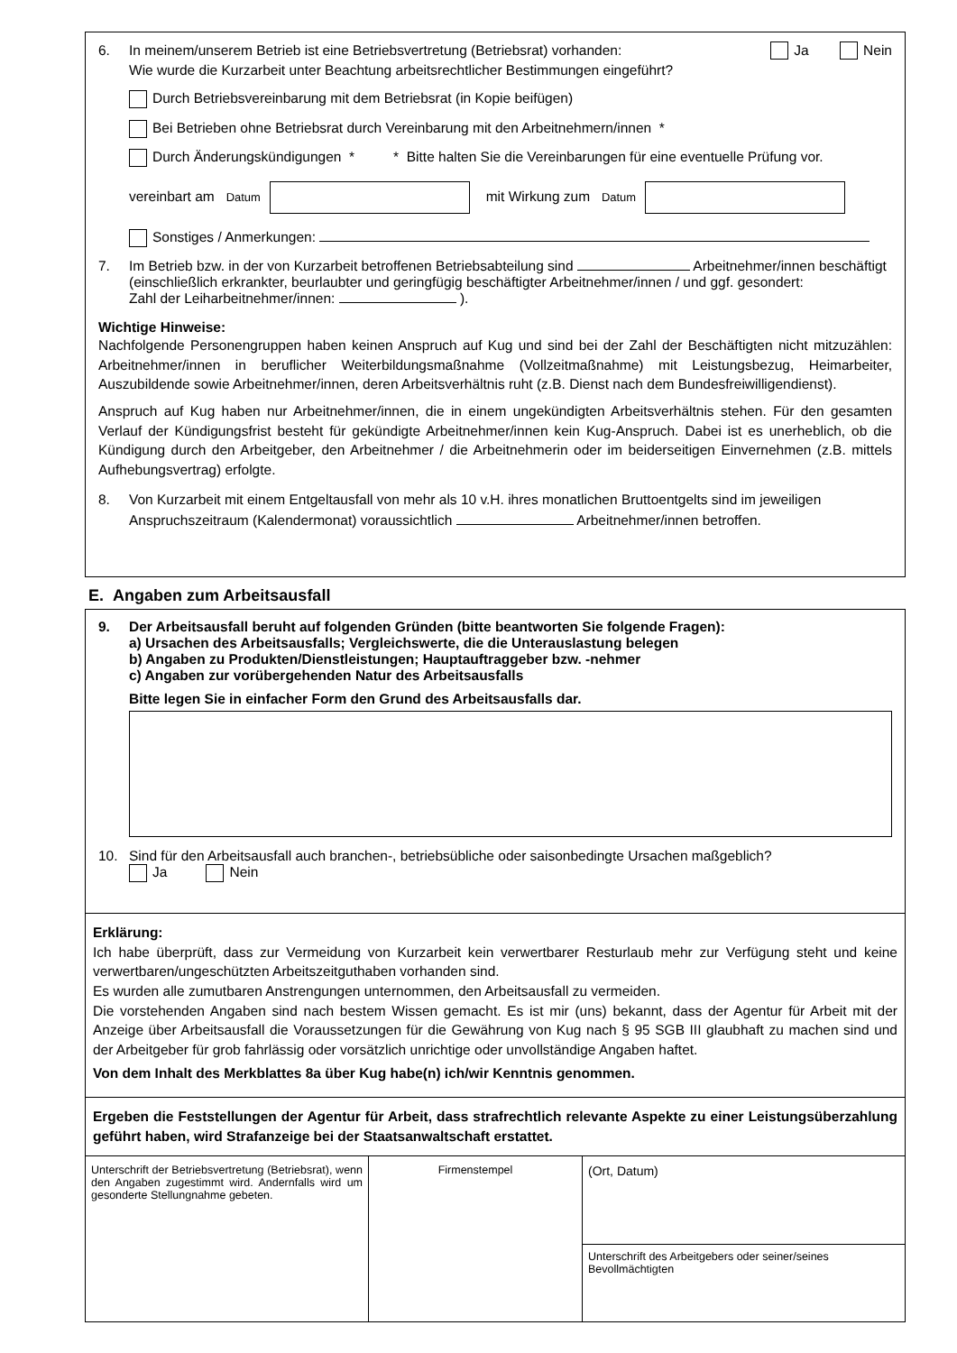6. In meinem/unserem Betrieb ist eine Betriebsvertretung (Betriebsrat) vorhanden: Ja Nein
Wie wurde die Kurzarbeit unter Beachtung arbeitsrechtlicher Bestimmungen eingeführt?
Durch Betriebsvereinbarung mit dem Betriebsrat (in Kopie beifügen)
Bei Betrieben ohne Betriebsrat durch Vereinbarung mit den Arbeitnehmern/innen *
Durch Änderungskündigungen * * Bitte halten Sie die Vereinbarungen für eine eventuelle Prüfung vor.
vereinbart am Datum mit Wirkung zum Datum
Sonstiges / Anmerkungen:
7. Im Betrieb bzw. in der von Kurzarbeit betroffenen Betriebsabteilung sind Arbeitnehmer/innen beschäftigt (einschließlich erkrankter, beurlaubter und geringfügig beschäftigter Arbeitnehmer/innen / und ggf. gesondert:
Zahl der Leiharbeitnehmer/innen: ).
Wichtige Hinweise:
Nachfolgende Personengruppen haben keinen Anspruch auf Kug und sind bei der Zahl der Beschäftigten nicht mitzuzählen: Arbeitnehmer/innen in beruflicher Weiterbildungsmaßnahme (Vollzeitmaßnahme) mit Leistungsbezug, Heimarbeiter, Auszubildende sowie Arbeitnehmer/innen, deren Arbeitsverhältnis ruht (z.B. Dienst nach dem Bundesfreiwilligendienst).
Anspruch auf Kug haben nur Arbeitnehmer/innen, die in einem ungekündigten Arbeitsverhältnis stehen. Für den gesamten Verlauf der Kündigungsfrist besteht für gekündigte Arbeitnehmer/innen kein Kug-Anspruch. Dabei ist es unerheblich, ob die Kündigung durch den Arbeitgeber, den Arbeitnehmer / die Arbeitnehmerin oder im beiderseitigen Einvernehmen (z.B. mittels Aufhebungsvertrag) erfolgte.
8. Von Kurzarbeit mit einem Entgeltausfall von mehr als 10 v.H. ihres monatlichen Bruttoentgelts sind im jeweiligen Anspruchszeitraum (Kalendermonat) voraussichtlich Arbeitnehmer/innen betroffen.
E. Angaben zum Arbeitsausfall
9. Der Arbeitsausfall beruht auf folgenden Gründen (bitte beantworten Sie folgende Fragen):
a) Ursachen des Arbeitsausfalls; Vergleichswerte, die die Unterauslastung belegen
b) Angaben zu Produkten/Dienstleistungen; Hauptauftraggeber bzw. -nehmer
c) Angaben zur vorübergehenden Natur des Arbeitsausfalls
Bitte legen Sie in einfacher Form den Grund des Arbeitsausfalls dar.
10. Sind für den Arbeitsausfall auch branchen-, betriebsübliche oder saisonbedingte Ursachen maßgeblich?
Ja Nein
Erklärung:
Ich habe überprüft, dass zur Vermeidung von Kurzarbeit kein verwertbarer Resturlaub mehr zur Verfügung steht und keine verwertbaren/ungeschützten Arbeitszeitguthaben vorhanden sind.
Es wurden alle zumutbaren Anstrengungen unternommen, den Arbeitsausfall zu vermeiden.
Die vorstehenden Angaben sind nach bestem Wissen gemacht. Es ist mir (uns) bekannt, dass der Agentur für Arbeit mit der Anzeige über Arbeitsausfall die Voraussetzungen für die Gewährung von Kug nach § 95 SGB III glaubhaft zu machen sind und der Arbeitgeber für grob fahrlässig oder vorsätzlich unrichtige oder unvollständige Angaben haftet.
Von dem Inhalt des Merkblattes 8a über Kug habe(n) ich/wir Kenntnis genommen.
Ergeben die Feststellungen der Agentur für Arbeit, dass strafrechtlich relevante Aspekte zu einer Leistungsüberzahlung geführt haben, wird Strafanzeige bei der Staatsanwaltschaft erstattet.
Unterschrift der Betriebsvertretung (Betriebsrat), wenn den Angaben zugestimmt wird. Andernfalls wird um gesonderte Stellungnahme gebeten.
Firmenstempel
(Ort, Datum)
Unterschrift des Arbeitgebers oder seiner/seines Bevollmächtigten